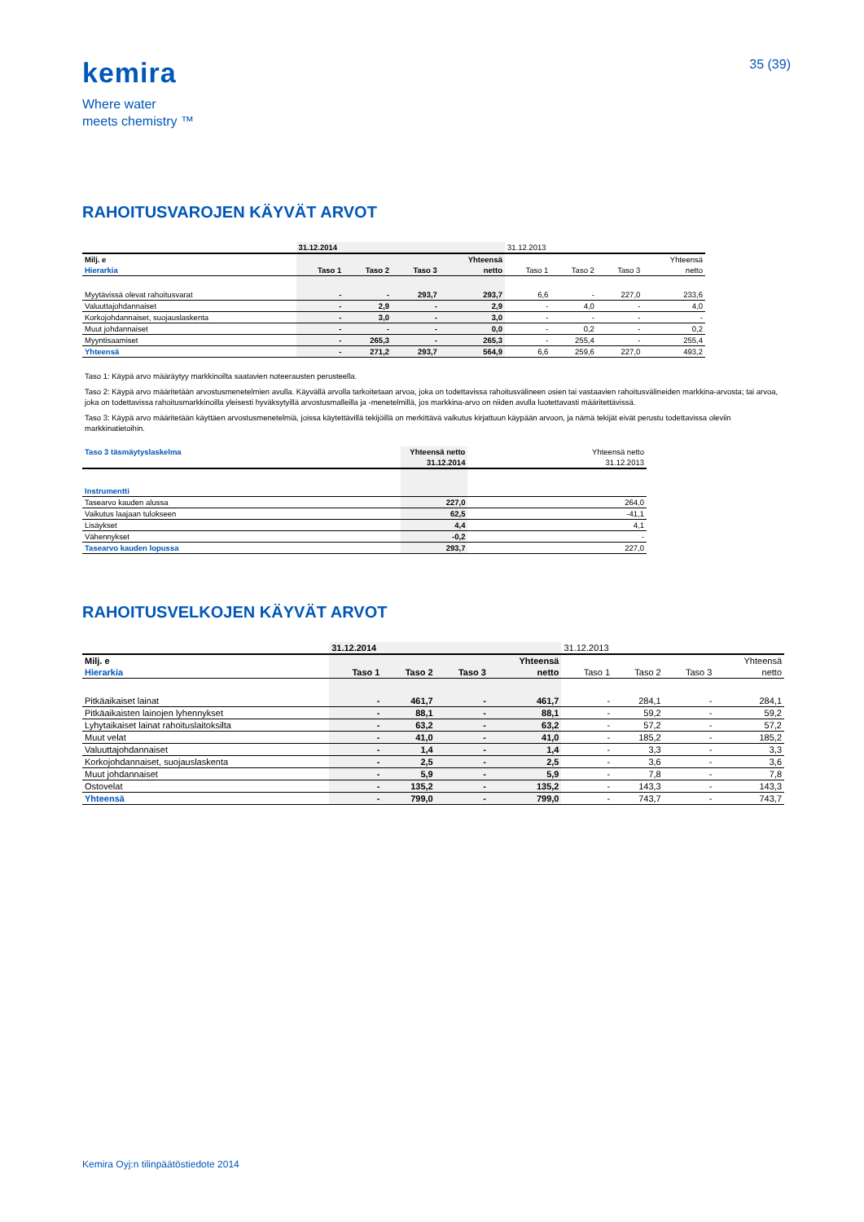kemira
Where water
meets chemistry ™
35 (39)
RAHOITUSVAROJEN KÄYVÄT ARVOT
| | 31.12.2014 | | | | 31.12.2013 | | | |
| Milj. e | | | | Yhteensä | | | | Yhteensä |
| Hierarkia | Taso 1 | Taso 2 | Taso 3 | netto | Taso 1 | Taso 2 | Taso 3 | netto |
| Myytävissä olevat rahoitusvarat | - | - | 293,7 | 293,7 | 6,6 | - | 227,0 | 233,6 |
| Valuuttajohdannaiset | - | 2,9 | - | 2,9 | - | 4,0 | - | 4,0 |
| Korkojohdannaiset, suojauslaskenta | - | 3,0 | - | 3,0 | - | - | - | - |
| Muut johdannaiset | - | - | - | 0,0 | - | 0,2 | - | 0,2 |
| Myyntisaamiset | - | 265,3 | - | 265,3 | - | 255,4 | - | 255,4 |
| Yhteensä | - | 271,2 | 293,7 | 564,9 | 6,6 | 259,6 | 227,0 | 493,2 |
Taso 1: Käypä arvo määräytyy markkinoilta saatavien noteerausten perusteella.
Taso 2: Käypä arvo määritetään arvostusmenetelmien avulla. Käyvällä arvolla tarkoitetaan arvoa, joka on todettavissa rahoitusvälineen osien tai vastaavien rahoitusvälineiden markkina-arvosta; tai arvoa, joka on todettavissa rahoitusmarkkinoilla yleisesti hyväksytyillä arvostusmalleilla ja -menetelmillä, jos markkina-arvo on niiden avulla luotettavasti määritettävissä.
Taso 3: Käypä arvo määritetään käyttäen arvostusmenetelmiä, joissa käytettävillä tekijöillä on merkittävä vaikutus kirjattuun käypään arvoon, ja nämä tekijät eivät perustu todettavissa oleviin markkinatietoihin.
| Taso 3 täsmäytyslaskelma | Yhteensä netto | Yhteensä netto |
| | 31.12.2014 | 31.12.2013 |
| Instrumentti | | |
| Tasearvo kauden alussa | 227,0 | 264,0 |
| Vaikutus laajaan tulokseen | 62,5 | -41,1 |
| Lisäykset | 4,4 | 4,1 |
| Vähennykset | -0,2 | - |
| Tasearvo kauden lopussa | 293,7 | 227,0 |
RAHOITUSVELKOJEN KÄYVÄT ARVOT
| | 31.12.2014 | | | | 31.12.2013 | | | |
| Milj. e | | | | Yhteensä | | | | Yhteensä |
| Hierarkia | Taso 1 | Taso 2 | Taso 3 | netto | Taso 1 | Taso 2 | Taso 3 | netto |
| Pitkäaikaiset lainat | - | 461,7 | - | 461,7 | - | 284,1 | - | 284,1 |
| Pitkäaikaisten lainojen lyhennykset | - | 88,1 | - | 88,1 | - | 59,2 | - | 59,2 |
| Lyhytaikaiset lainat rahoituslaitoksilta | - | 63,2 | - | 63,2 | - | 57,2 | - | 57,2 |
| Muut velat | - | 41,0 | - | 41,0 | - | 185,2 | - | 185,2 |
| Valuuttajohdannaiset | - | 1,4 | - | 1,4 | - | 3,3 | - | 3,3 |
| Korkojohdannaiset, suojauslaskenta | - | 2,5 | - | 2,5 | - | 3,6 | - | 3,6 |
| Muut johdannaiset | - | 5,9 | - | 5,9 | - | 7,8 | - | 7,8 |
| Ostovelat | - | 135,2 | - | 135,2 | - | 143,3 | - | 143,3 |
| Yhteensä | - | 799,0 | - | 799,0 | - | 743,7 | - | 743,7 |
Kemira Oyj:n tilinpäätöstiedote 2014